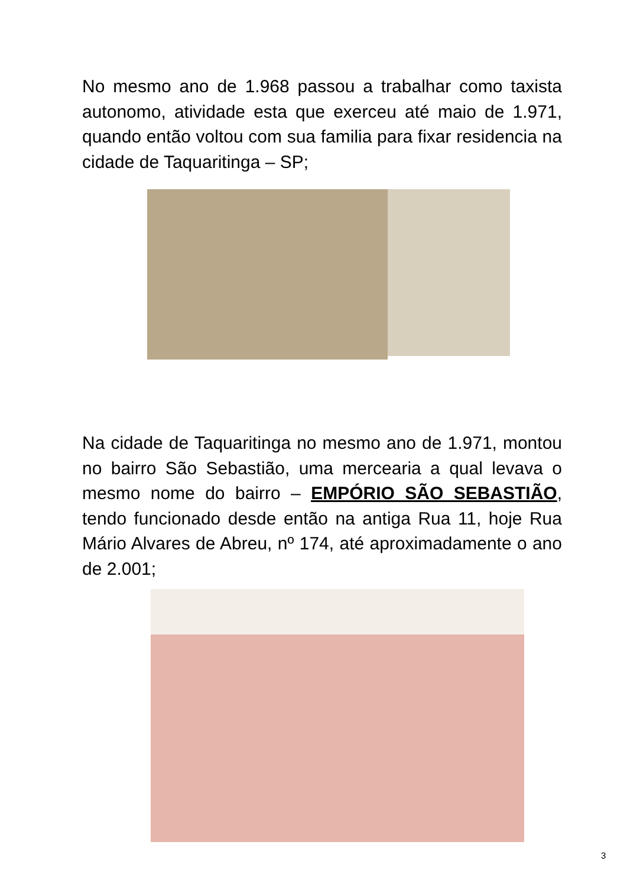No mesmo ano de 1.968 passou a trabalhar como taxista autonomo, atividade esta que exerceu até maio de 1.971, quando então voltou com sua familia para fixar residencia na cidade de Taquaritinga – SP;
Na cidade de Taquaritinga no mesmo ano de 1.971, montou no bairro São Sebastião, uma mercearia a qual levava o mesmo nome do bairro – EMPÓRIO SÃO SEBASTIÃO, tendo funcionado desde então na antiga Rua 11, hoje Rua Mário Alvares de Abreu, nº 174, até aproximadamente o ano de 2.001;
3